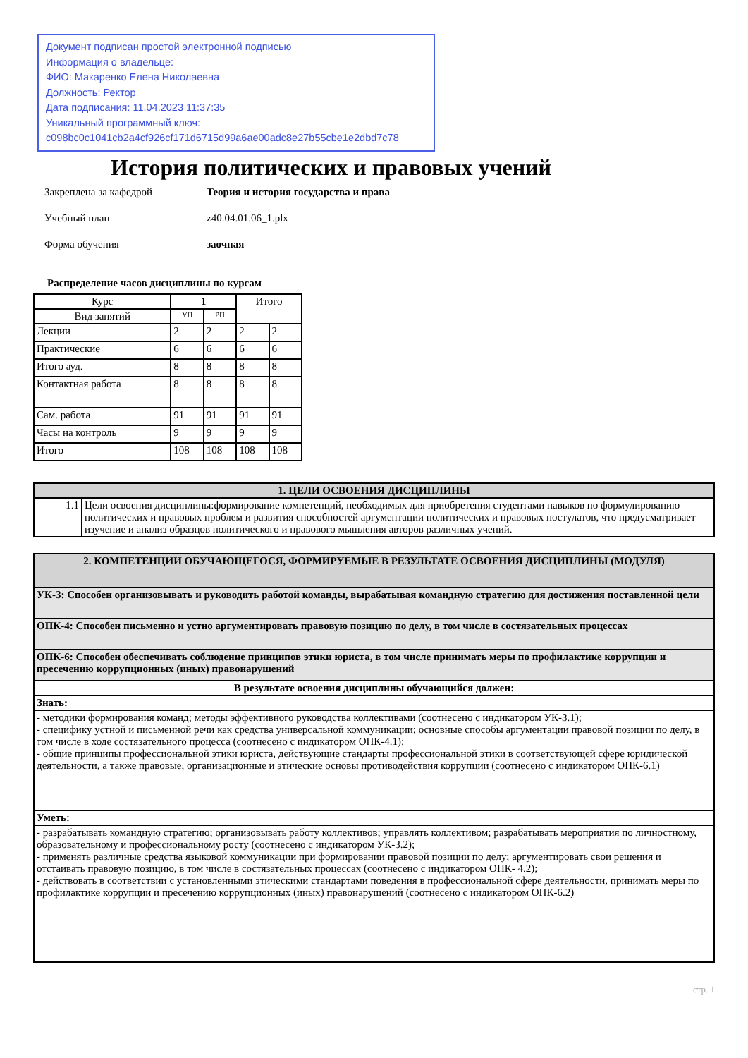Документ подписан простой электронной подписью
Информация о владельце:
ФИО: Макаренко Елена Николаевна
Должность: Ректор
Дата подписания: 11.04.2023 11:37:35
Уникальный программный ключ:
c098bc0c1041cb2a4cf926cf171d6715d99a6ae00adc8e27b55cbe1e2dbd7c78
История политических и правовых учений
Закреплена за кафедрой Теория и история государства и права
Учебный план z40.04.01.06_1.plx
Форма обучения заочная
Распределение часов дисциплины по курсам
| Курс | 1 | | Итого | |
| --- | --- | --- | --- | --- |
| Вид занятий | УП | РП | | |
| Лекции | 2 | 2 | 2 | 2 |
| Практические | 6 | 6 | 6 | 6 |
| Итого ауд. | 8 | 8 | 8 | 8 |
| Контактная работа | 8 | 8 | 8 | 8 |
| Сам. работа | 91 | 91 | 91 | 91 |
| Часы на контроль | 9 | 9 | 9 | 9 |
| Итого | 108 | 108 | 108 | 108 |
| 1. ЦЕЛИ ОСВОЕНИЯ ДИСЦИПЛИНЫ | |
| 1.1 | Цели освоения дисциплины:формирование компетенций, необходимых для приобретения студентами навыков по формулированию политических и правовых проблем и развития способностей аргументации политических и правовых постулатов, что предусматривает изучение и анализ образцов политического и правового мышления авторов различных учений. |
| 2. КОМПЕТЕНЦИИ ОБУЧАЮЩЕГОСЯ, ФОРМИРУЕМЫЕ В РЕЗУЛЬТАТЕ ОСВОЕНИЯ ДИСЦИПЛИНЫ (МОДУЛЯ) |
| УК-3: Способен организовывать и руководить работой команды, вырабатывая командную стратегию для достижения поставленной цели |
| ОПК-4: Способен письменно и устно аргументировать правовую позицию по делу, в том числе в состязательных процессах |
| ОПК-6: Способен обеспечивать соблюдение принципов этики юриста, в том числе принимать меры по профилактике коррупции и пресечению коррупционных (иных) правонарушений |
| В результате освоения дисциплины обучающийся должен: |
| Знать: |
| - методики формирования команд; методы эффективного руководства коллективами (соотнесено с индикатором УК-3.1); - специфику устной и письменной речи как средства универсальной коммуникации; основные способы аргументации правовой позиции по делу, в том числе в ходе состязательного процесса (соотнесено с индикатором ОПК-4.1); - общие принципы профессиональной этики юриста, действующие стандарты профессиональной этики в соответствующей сфере юридической деятельности, а также правовые, организационные и этические основы противодействия коррупции (соотнесено с индикатором ОПК-6.1) |
| Уметь: |
| - разрабатывать командную стратегию; организовывать работу коллективов; управлять коллективом; разрабатывать мероприятия по личностному, образовательному и профессиональному росту (соотнесено с индикатором УК-3.2); - применять различные средства языковой коммуникации при формировании правовой позиции по делу; аргументировать свои решения и отстаивать правовую позицию, в том числе в состязательных процессах (соотнесено с индикатором ОПК- 4.2); - действовать в соответствии с установленными этическими стандартами поведения в профессиональной сфере деятельности, принимать меры по профилактике коррупции и пресечению коррупционных (иных) правонарушений (соотнесено с индикатором ОПК-6.2) |
стр. 1